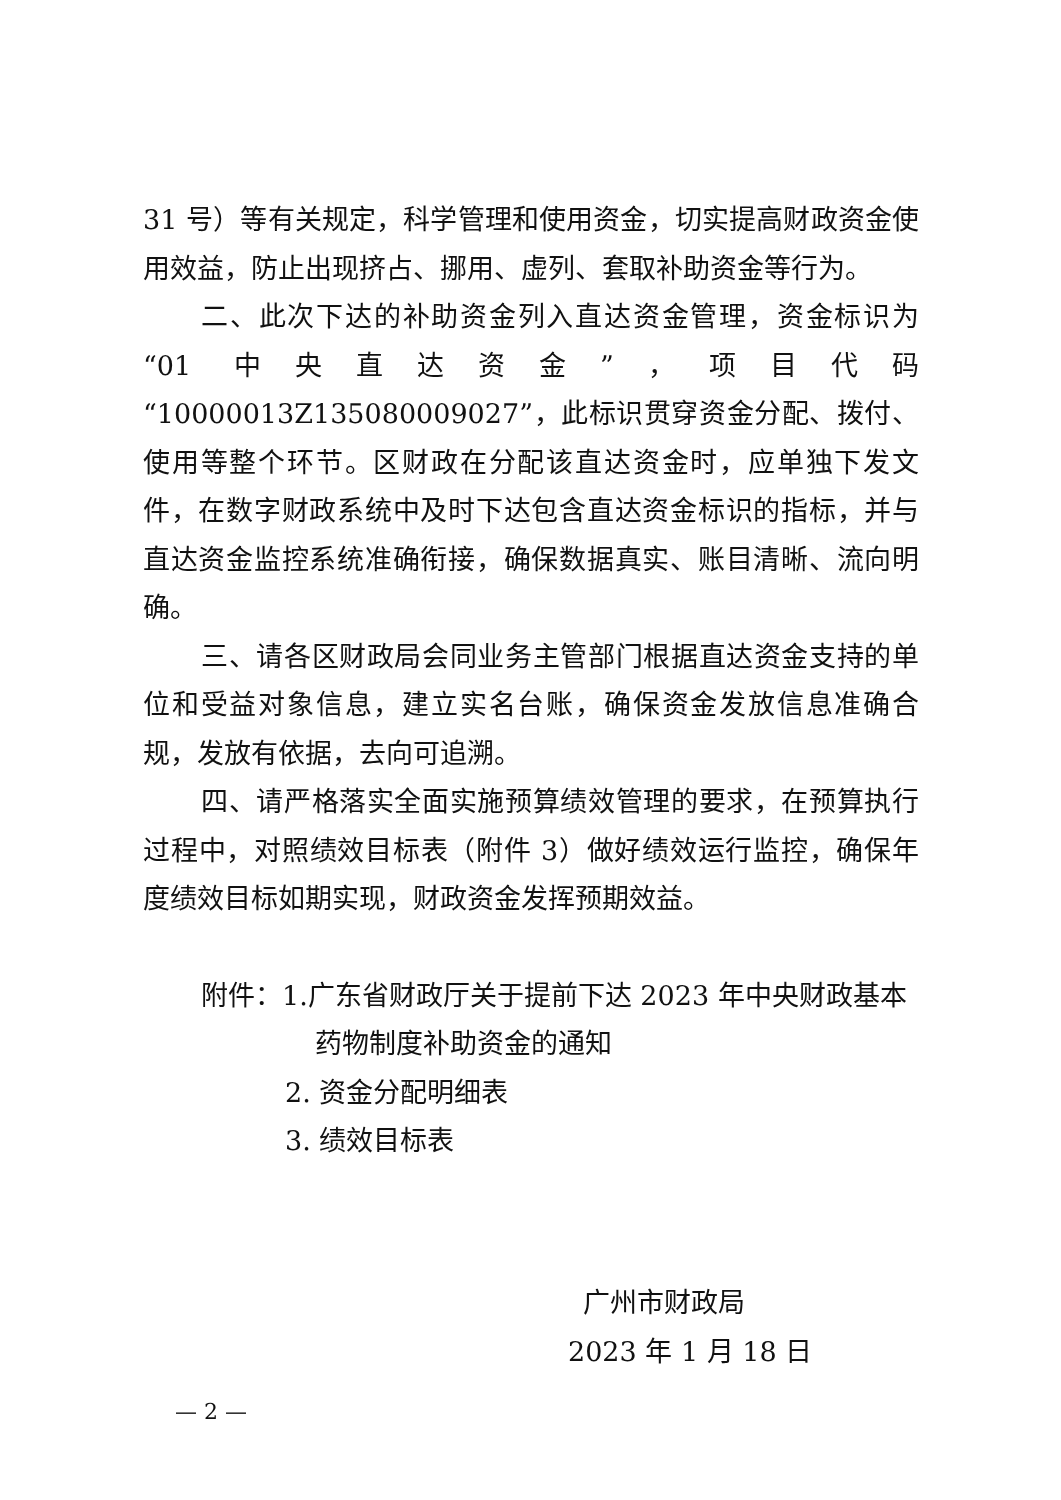31 号）等有关规定，科学管理和使用资金，切实提高财政资金使用效益，防止出现挤占、挪用、虚列、套取补助资金等行为。
二、此次下达的补助资金列入直达资金管理，资金标识为“01 中央直达资金”，项目代码“10000013Z135080009027”，此标识贯穿资金分配、拨付、使用等整个环节。区财政在分配该直达资金时，应单独下发文件，在数字财政系统中及时下达包含直达资金标识的指标，并与直达资金监控系统准确衔接，确保数据真实、账目清晰、流向明确。
三、请各区财政局会同业务主管部门根据直达资金支持的单位和受益对象信息，建立实名台账，确保资金发放信息准确合规，发放有依据，去向可追溯。
四、请严格落实全面实施预算绩效管理的要求，在预算执行过程中，对照绩效目标表（附件 3）做好绩效运行监控，确保年度绩效目标如期实现，财政资金发挥预期效益。
附件：1.广东省财政厅关于提前下达 2023 年中央财政基本
药物制度补助资金的通知
2. 资金分配明细表
3. 绩效目标表
广州市财政局
2023 年 1 月 18 日
— 2 —